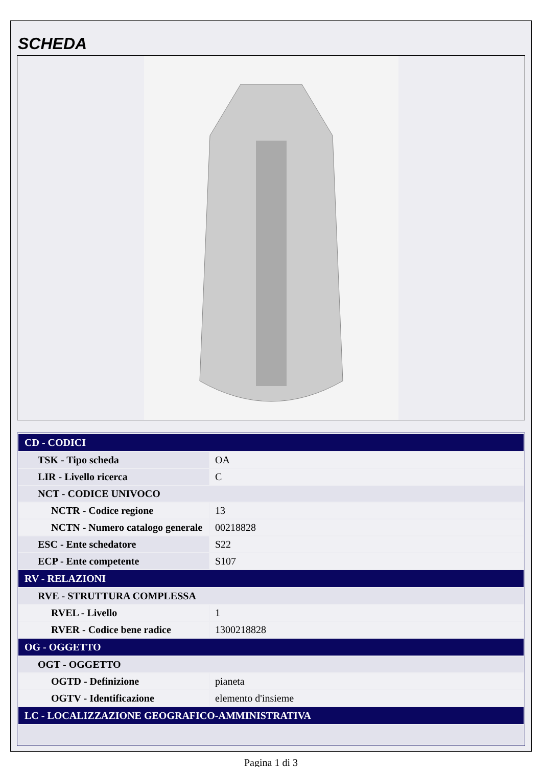SCHEDA
| CD - CODICI | |
| TSK - Tipo scheda | OA |
| LIR - Livello ricerca | C |
| NCT - CODICE UNIVOCO | |
| NCTR - Codice regione | 13 |
| NCTN - Numero catalogo generale | 00218828 |
| ESC - Ente schedatore | S22 |
| ECP - Ente competente | S107 |
| RV - RELAZIONI | |
| RVE - STRUTTURA COMPLESSA | |
| RVEL - Livello | 1 |
| RVER - Codice bene radice | 1300218828 |
| OG - OGGETTO | |
| OGT - OGGETTO | |
| OGTD - Definizione | pianeta |
| OGTV - Identificazione | elemento d'insieme |
| LC - LOCALIZZAZIONE GEOGRAFICO-AMMINISTRATIVA | |
Pagina 1 di 3